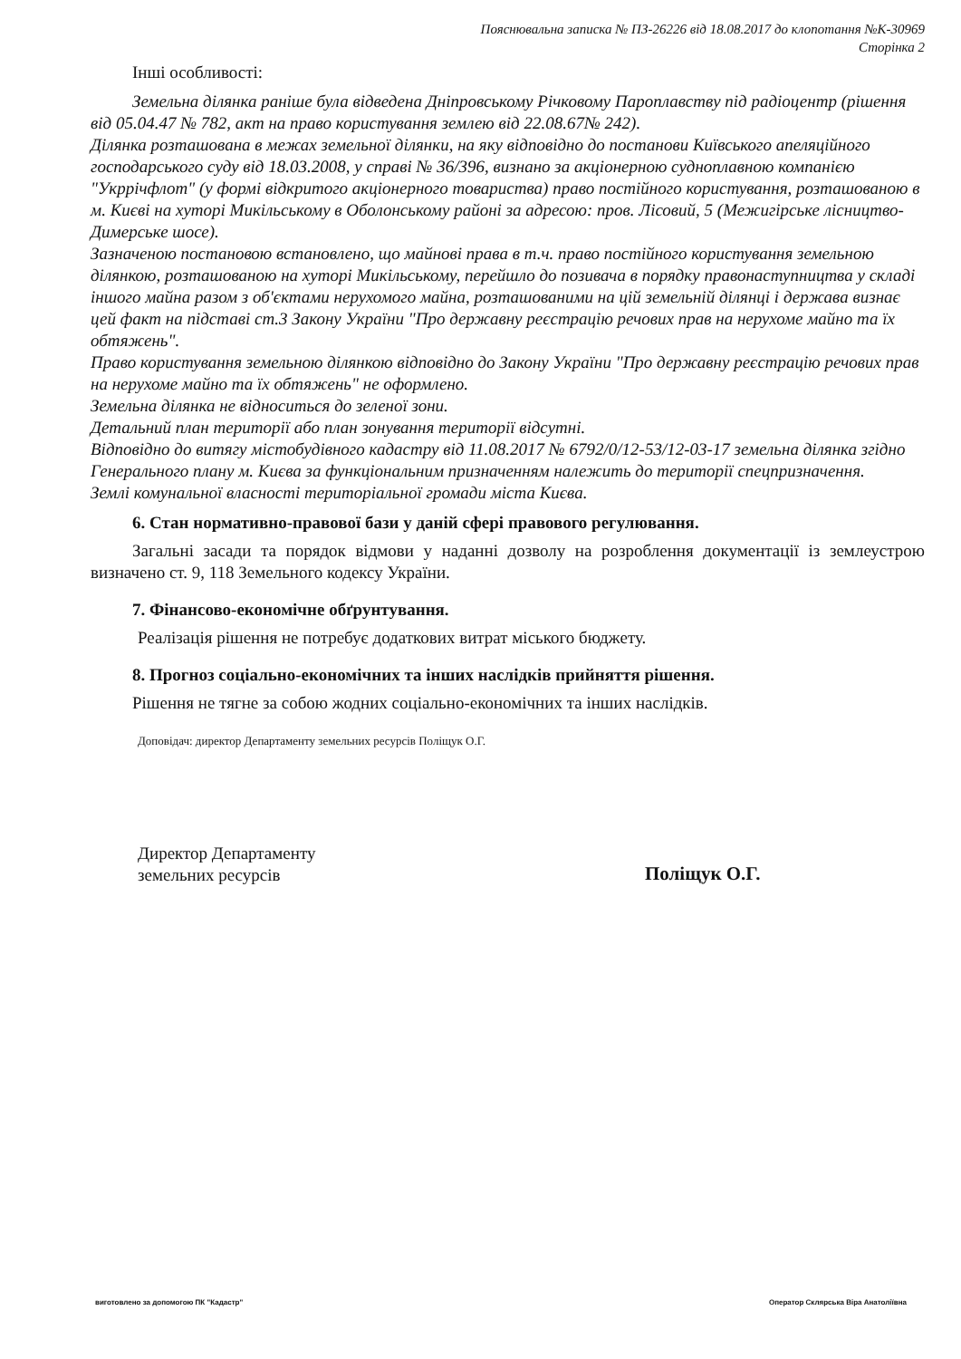Пояснювальна записка № ПЗ-26226 від 18.08.2017 до клопотання №К-30969
Сторінка 2
Інші особливості:
Земельна ділянка раніше була відведена Дніпровському Річковому Пароплавству під радіоцентр (рішення від 05.04.47 № 782, акт на право користування землею від 22.08.67№ 242).
Ділянка розташована в межах земельної ділянки, на яку відповідно до постанови Київського апеляційного господарського суду від 18.03.2008, у справі № 36/396, визнано за акціонерною судноплавною компанією "Укррічфлот" (у формі відкритого акціонерного товариства) право постійного користування, розташованою в м. Києві на хуторі Микільському в Оболонському районі за адресою: пров. Лісовий, 5 (Межигірське лісництво-Димерське шосе).
Зазначеною постановою встановлено, що майнові права в т.ч. право постійного користування земельною ділянкою, розташованою на хуторі Микільському, перейшло до позивача в порядку правонаступництва у складі іншого майна разом з об'єктами нерухомого майна, розташованими на цій земельній ділянці і держава визнає цей факт на підставі ст.3 Закону України "Про державну реєстрацію речових прав на нерухоме майно та їх обтяжень".
Право користування земельною ділянкою відповідно до Закону України "Про державну реєстрацію речових прав на нерухоме майно та їх обтяжень" не оформлено.
Земельна ділянка не відноситься до зеленої зони.
Детальний план території або план зонування території відсутні.
Відповідно до витягу містобудівного кадастру від 11.08.2017 № 6792/0/12-53/12-03-17 земельна ділянка згідно Генерального плану м. Києва за функціональним призначенням належить до території спецпризначення.
Землі комунальної власності територіальної громади міста Києва.
6. Стан нормативно-правової бази у даній сфері правового регулювання.
Загальні засади та порядок відмови у наданні дозволу на розроблення документації із землеустрою визначено ст. 9, 118 Земельного кодексу України.
7. Фінансово-економічне обґрунтування.
Реалізація рішення не потребує додаткових витрат міського бюджету.
8. Прогноз соціально-економічних та інших наслідків прийняття рішення.
Рішення не тягне за собою жодних соціально-економічних та інших наслідків.
Доповідач: директор Департаменту земельних ресурсів Поліщук О.Г.
Директор Департаменту
земельних ресурсів
Поліщук О.Г.
виготовлено за допомогою ПК "Кадастр" Оператор Склярська Віра Анатоліївна